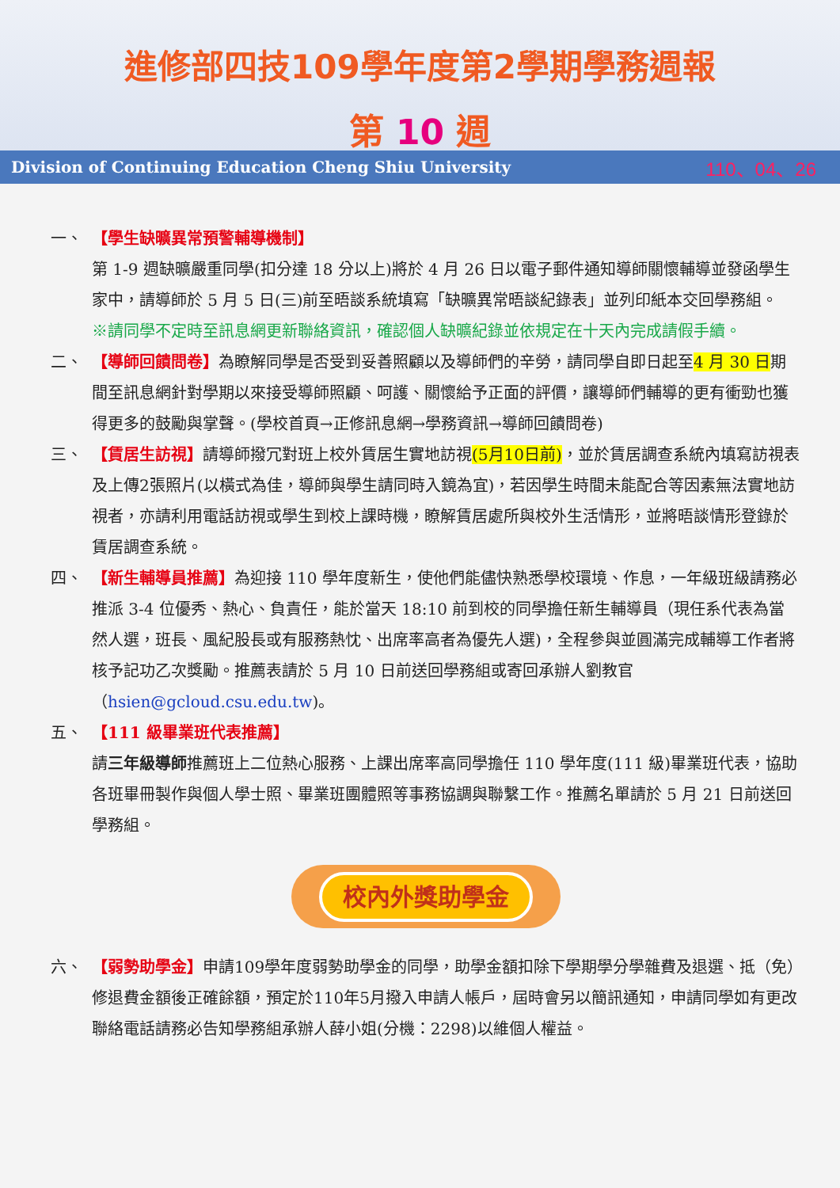進修部四技109學年度第2學期學務週報
第 10 週
Division of Continuing Education Cheng Shiu University 110、04、26
一、 【學生缺曠異常預警輔導機制】
第 1-9 週缺曠嚴重同學(扣分達 18 分以上)將於 4 月 26 日以電子郵件通知導師關懷輔導並發函學生家中，請導師於 5 月 5 日(三)前至晤談系統填寫「缺曠異常晤談紀錄表」並列印紙本交回學務組。
※請同學不定時至訊息網更新聯絡資訊，確認個人缺曠紀錄並依規定在十天內完成請假手續。
二、 【導師回饋問卷】為瞭解同學是否受到妥善照顧以及導師們的辛勞，請同學自即日起至4 月 30 日期間至訊息網針對學期以來接受導師照顧、呵護、關懷給予正面的評價，讓導師們輔導的更有衝勁也獲得更多的鼓勵與掌聲。(學校首頁→正修訊息網→學務資訊→導師回饋問卷)
三、 【賃居生訪視】請導師撥冗對班上校外賃居生實地訪視(5月10日前)，並於賃居調查系統內填寫訪視表及上傳2張照片(以橫式為佳，導師與學生請同時入鏡為宜)，若因學生時間未能配合等因素無法實地訪視者，亦請利用電話訪視或學生到校上課時機，瞭解賃居處所與校外生活情形，並將晤談情形登錄於賃居調查系統。
四、 【新生輔導員推薦】為迎接 110 學年度新生，使他們能儘快熟悉學校環境、作息，一年級班級請務必推派 3-4 位優秀、熱心、負責任，能於當天 18:10 前到校的同學擔任新生輔導員（現任系代表為當然人選，班長、風紀股長或有服務熱忱、出席率高者為優先人選)，全程參與並圓滿完成輔導工作者將核予記功乙次獎勵。推薦表請於 5 月 10 日前送回學務組或寄回承辦人劉教官（hsien@gcloud.csu.edu.tw)。
五、 【111 級畢業班代表推薦】
請三年級導師推薦班上二位熱心服務、上課出席率高同學擔任 110 學年度(111 級)畢業班代表，協助各班畢冊製作與個人學士照、畢業班團體照等事務協調與聯繫工作。推薦名單請於 5 月 21 日前送回學務組。
校內外獎助學金
六、 【弱勢助學金】申請109學年度弱勢助學金的同學，助學金額扣除下學期學分學雜費及退選、抵（免）修退費金額後正確餘額，預定於110年5月撥入申請人帳戶，屆時會另以簡訊通知，申請同學如有更改聯絡電話請務必告知學務組承辦人薛小姐(分機：2298)以維個人權益。